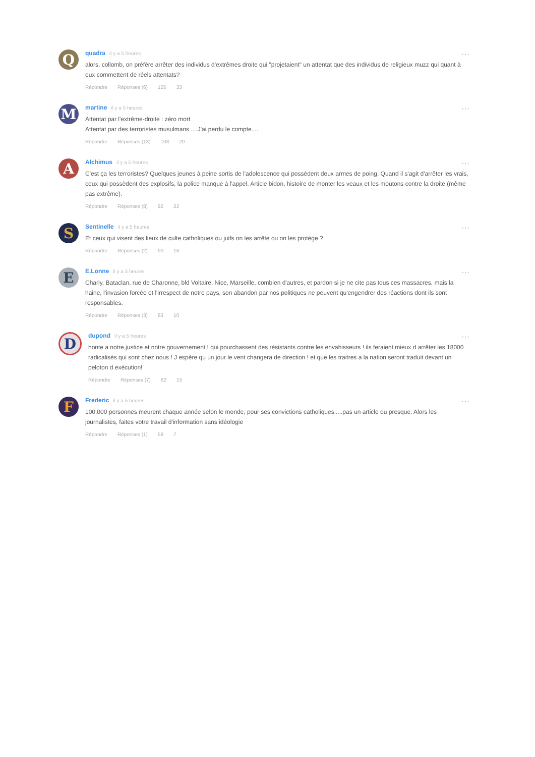Q
quadra il y a 5 heures
alors, collomb, on préfère arrêter des individus d'extrêmes droite qui "projetaient" un attentat que des individus de religieux muzz qui quant à eux commettent de réels attentats?
Répondre Réponses (6) 105 33
···
M
martine il y a 5 heures
Attentat par l'extrême-droite : zéro mort
Attentat par des terroristes musulmans.....J'ai perdu le compte....
Répondre Réponses (13) 108 20
···
A
Alchimus il y a 5 heures
C'est ça les terroristes? Quelques jeunes à peine sortis de l'adolescence qui possèdent deux armes de poing. Quand il s'agit d'arrêter les vrais, ceux qui possèdent des explosifs, la police manque à l'appel. Article bidon, histoire de monter les veaux et les moutons contre la droite (même pas extrême).
Répondre Réponses (8) 92 22
···
S
Sentinelle il y a 5 heures
Et ceux qui visent des lieux de culte catholiques ou juifs on les arrête ou on les protège ?
Répondre Réponses (2) 90 16
···
E
E.Lonne il y a 5 heures
Charly, Bataclan, rue de Charonne, bld Voltaire, Nice, Marseille, combien d'autres, et pardon si je ne cite pas tous ces massacres, mais la haine, l'invasion forcée et l'irrespect de notre pays, son abandon par nos politiques ne peuvent qu'engendrer des réactions dont ils sont responsables.
Répondre Réponses (3) 83 10
···
D
dupond il y a 5 heures
honte a notre justice et notre gouvernement ! qui pourchassent des résistants contre les envahisseurs ! ils feraient mieux d arrêter les 18000 radicalisés qui sont chez nous ! J espère qu un jour le vent changera de direction ! et que les traitres a la nation seront traduit devant un peloton d exécution!
Répondre Réponses (7) 62 15
···
F
Frederic il y a 5 heures
100.000 personnes meurent chaque année selon le monde, pour ses convictions catholiques.....pas un article ou presque. Alors les journalistes, faites votre travail d'information sans idéologie
Répondre Réponses (1) 59 7
···